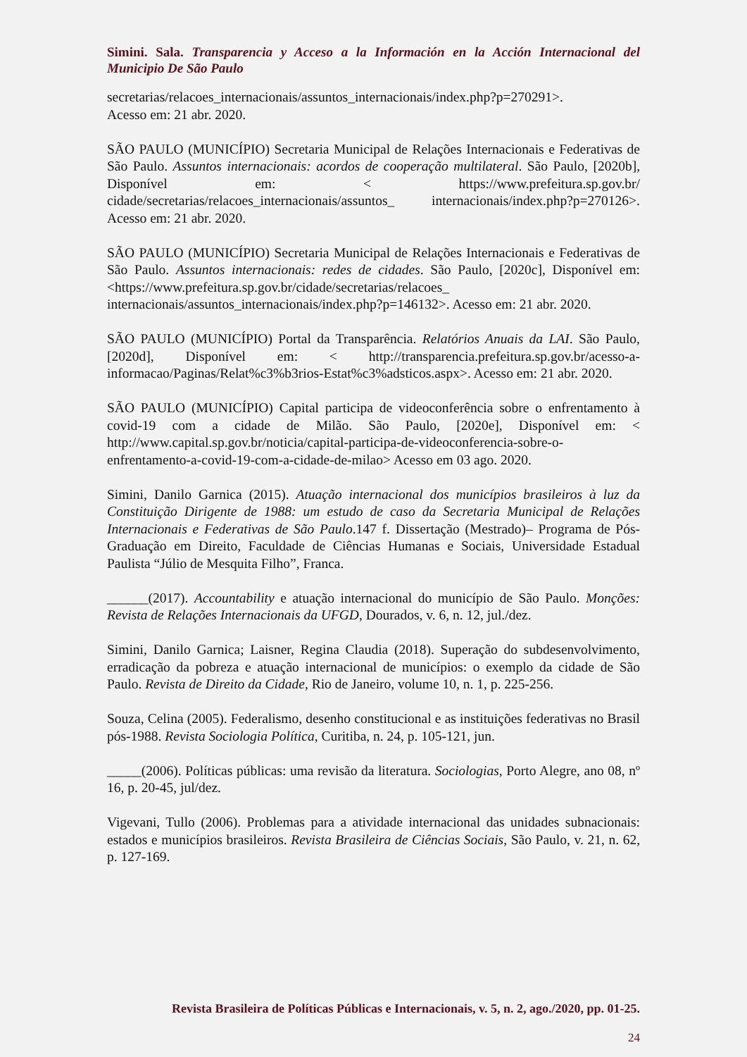Simini. Sala. Transparencia y Acceso a la Información en la Acción Internacional del Municipio De São Paulo
secretarias/relacoes_internacionais/assuntos_internacionais/index.php?p=270291>.
Acesso em: 21 abr. 2020.
SÃO PAULO (MUNICÍPIO) Secretaria Municipal de Relações Internacionais e Federativas de São Paulo. Assuntos internacionais: acordos de cooperação multilateral. São Paulo, [2020b], Disponível em: < https://www.prefeitura.sp.gov.br/ cidade/secretarias/relacoes_internacionais/assuntos_ internacionais/index.php?p=270126>. Acesso em: 21 abr. 2020.
SÃO PAULO (MUNICÍPIO) Secretaria Municipal de Relações Internacionais e Federativas de São Paulo. Assuntos internacionais: redes de cidades. São Paulo, [2020c], Disponível em: <https://www.prefeitura.sp.gov.br/cidade/secretarias/relacoes_ internacionais/assuntos_internacionais/index.php?p=146132>. Acesso em: 21 abr. 2020.
SÃO PAULO (MUNICÍPIO) Portal da Transparência. Relatórios Anuais da LAI. São Paulo, [2020d], Disponível em: < http://transparencia.prefeitura.sp.gov.br/acesso-a-informacao/Paginas/Relat%c3%b3rios-Estat%c3%adsticos.aspx>. Acesso em: 21 abr. 2020.
SÃO PAULO (MUNICÍPIO) Capital participa de videoconferência sobre o enfrentamento à covid-19 com a cidade de Milão. São Paulo, [2020e], Disponível em: < http://www.capital.sp.gov.br/noticia/capital-participa-de-videoconferencia-sobre-o-enfrentamento-a-covid-19-com-a-cidade-de-milao> Acesso em 03 ago. 2020.
Simini, Danilo Garnica (2015). Atuação internacional dos municípios brasileiros à luz da Constituição Dirigente de 1988: um estudo de caso da Secretaria Municipal de Relações Internacionais e Federativas de São Paulo.147 f. Dissertação (Mestrado)– Programa de Pós-Graduação em Direito, Faculdade de Ciências Humanas e Sociais, Universidade Estadual Paulista “Júlio de Mesquita Filho”, Franca.
______(2017). Accountability e atuação internacional do município de São Paulo. Monções: Revista de Relações Internacionais da UFGD, Dourados, v. 6, n. 12, jul./dez.
Simini, Danilo Garnica; Laisner, Regina Claudia (2018). Superação do subdesenvolvimento, erradicação da pobreza e atuação internacional de municípios: o exemplo da cidade de São Paulo. Revista de Direito da Cidade, Rio de Janeiro, volume 10, n. 1, p. 225-256.
Souza, Celina (2005). Federalismo, desenho constitucional e as instituições federativas no Brasil pós-1988. Revista Sociologia Política, Curitiba, n. 24, p. 105-121, jun.
_____(2006). Políticas públicas: uma revisão da literatura. Sociologias, Porto Alegre, ano 08, nº 16, p. 20-45, jul/dez.
Vigevani, Tullo (2006). Problemas para a atividade internacional das unidades subnacionais: estados e municípios brasileiros. Revista Brasileira de Ciências Sociais, São Paulo, v. 21, n. 62, p. 127-169.
Revista Brasileira de Políticas Públicas e Internacionais, v. 5, n. 2, ago./2020, pp. 01-25.
24